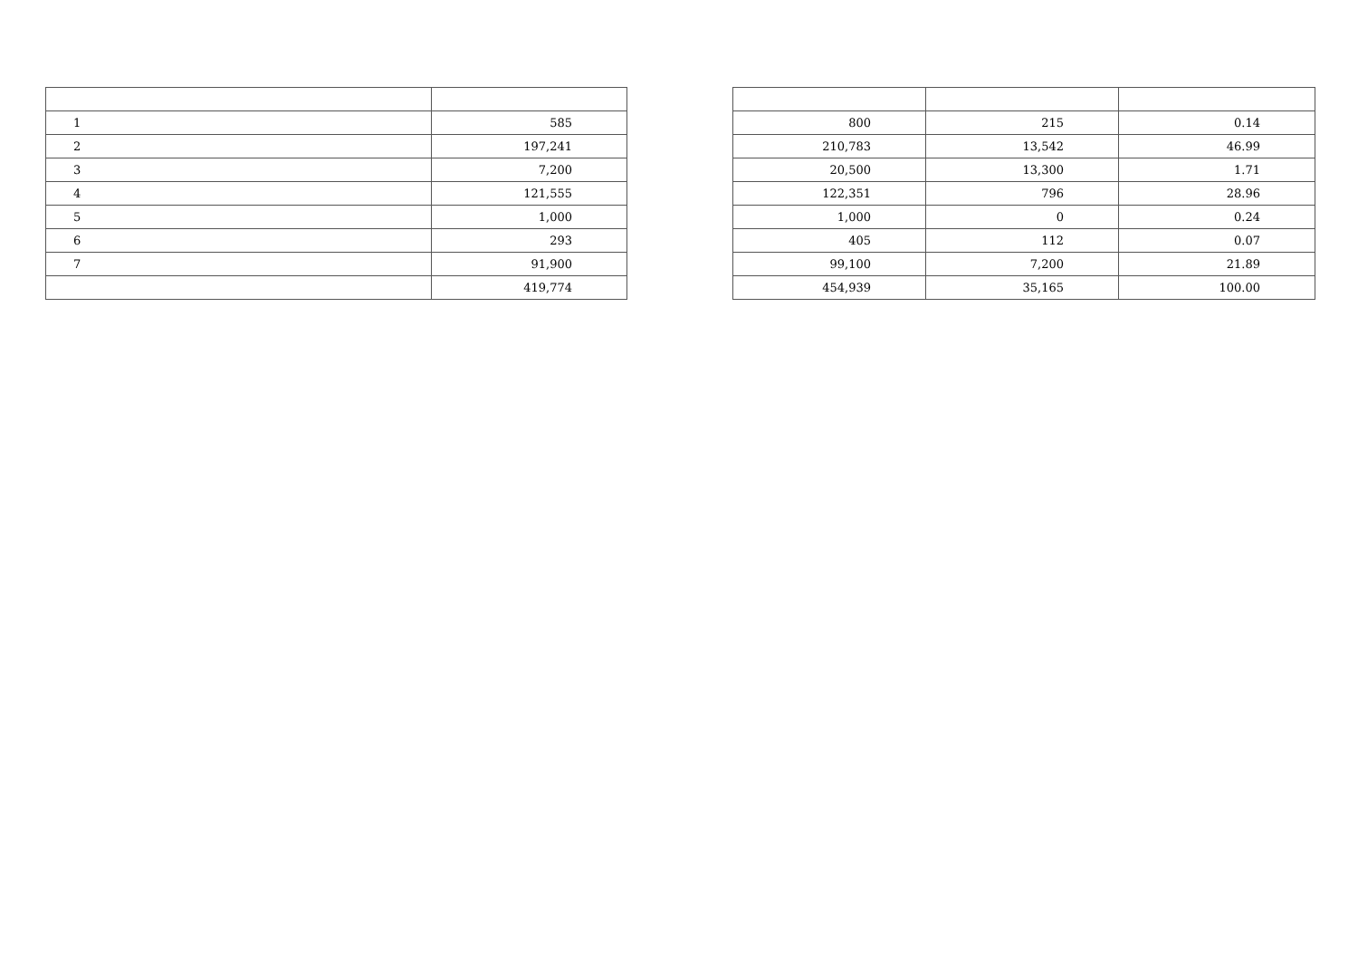| 1 | 585 |
| 2 | 197,241 |
| 3 | 7,200 |
| 4 | 121,555 |
| 5 | 1,000 |
| 6 | 293 |
| 7 | 91,900 |
| | 419,774 |
| 800 | 215 | 0.14 |
| 210,783 | 13,542 | 46.99 |
| 20,500 | 13,300 | 1.71 |
| 122,351 | 796 | 28.96 |
| 1,000 | 0 | 0.24 |
| 405 | 112 | 0.07 |
| 99,100 | 7,200 | 21.89 |
| 454,939 | 35,165 | 100.00 |